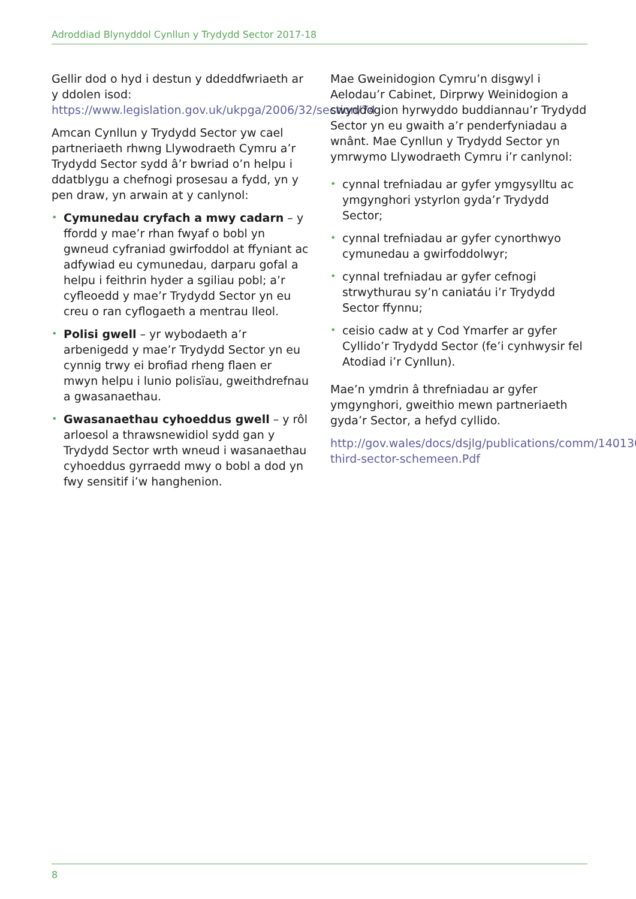Adroddiad Blynyddol Cynllun y Trydydd Sector 2017-18
Gellir dod o hyd i destun y ddeddfwriaeth ar y ddolen isod: https://www.legislation.gov.uk/ukpga/2006/32/section/74
Amcan Cynllun y Trydydd Sector yw cael partneriaeth rhwng Llywodraeth Cymru a’r Trydydd Sector sydd â’r bwriad o’n helpu i ddatblygu a chefnogi prosesau a fydd, yn y pen draw, yn arwain at y canlynol:
• Cymunedau cryfach a mwy cadarn – y ffordd y mae’r rhan fwyaf o bobl yn gwneud cyfraniad gwirfoddol at ffyniant ac adfywiad eu cymunedau, darparu gofal a helpu i feithrin hyder a sgiliau pobl; a’r cyfleoedd y mae’r Trydydd Sector yn eu creu o ran cyflogaeth a mentrau lleol.
• Polisi gwell – yr wybodaeth a’r arbenigedd y mae’r Trydydd Sector yn eu cynnig trwy ei brofiad rheng flaen er mwyn helpu i lunio polisïau, gweithdrefnau a gwasanaethau.
• Gwasanaethau cyhoeddus gwell – y rôl arloesol a thrawsnewidiol sydd gan y Trydydd Sector wrth wneud i wasanaethau cyhoeddus gyrraedd mwy o bobl a dod yn fwy sensitif i’w hanghenion.
Mae Gweinidogion Cymru’n disgwyl i Aelodau’r Cabinet, Dirprwy Weinidogion a swyddogion hyrwyddo buddiannau’r Trydydd Sector yn eu gwaith a’r penderfyniadau a wnânt. Mae Cynllun y Trydydd Sector yn ymrwymo Llywodraeth Cymru i’r canlynol:
• cynnal trefniadau ar gyfer ymgysylltu ac ymgynghori ystyrlon gyda’r Trydydd Sector;
• cynnal trefniadau ar gyfer cynorthwyo cymunedau a gwirfoddolwyr;
• cynnal trefniadau ar gyfer cefnogi strwythurau sy’n caniatáu i’r Trydydd Sector ffynnu;
• ceisio cadw at y Cod Ymarfer ar gyfer Cyllido’r Trydydd Sector (fe’i cynhwysir fel Atodiad i’r Cynllun).
Mae’n ymdrin â threfniadau ar gyfer ymgynghori, gweithio mewn partneriaeth gyda’r Sector, a hefyd cyllido.
http://gov.wales/docs/dsjlg/publications/comm/140130-third-sector-schemeen.Pdf
8